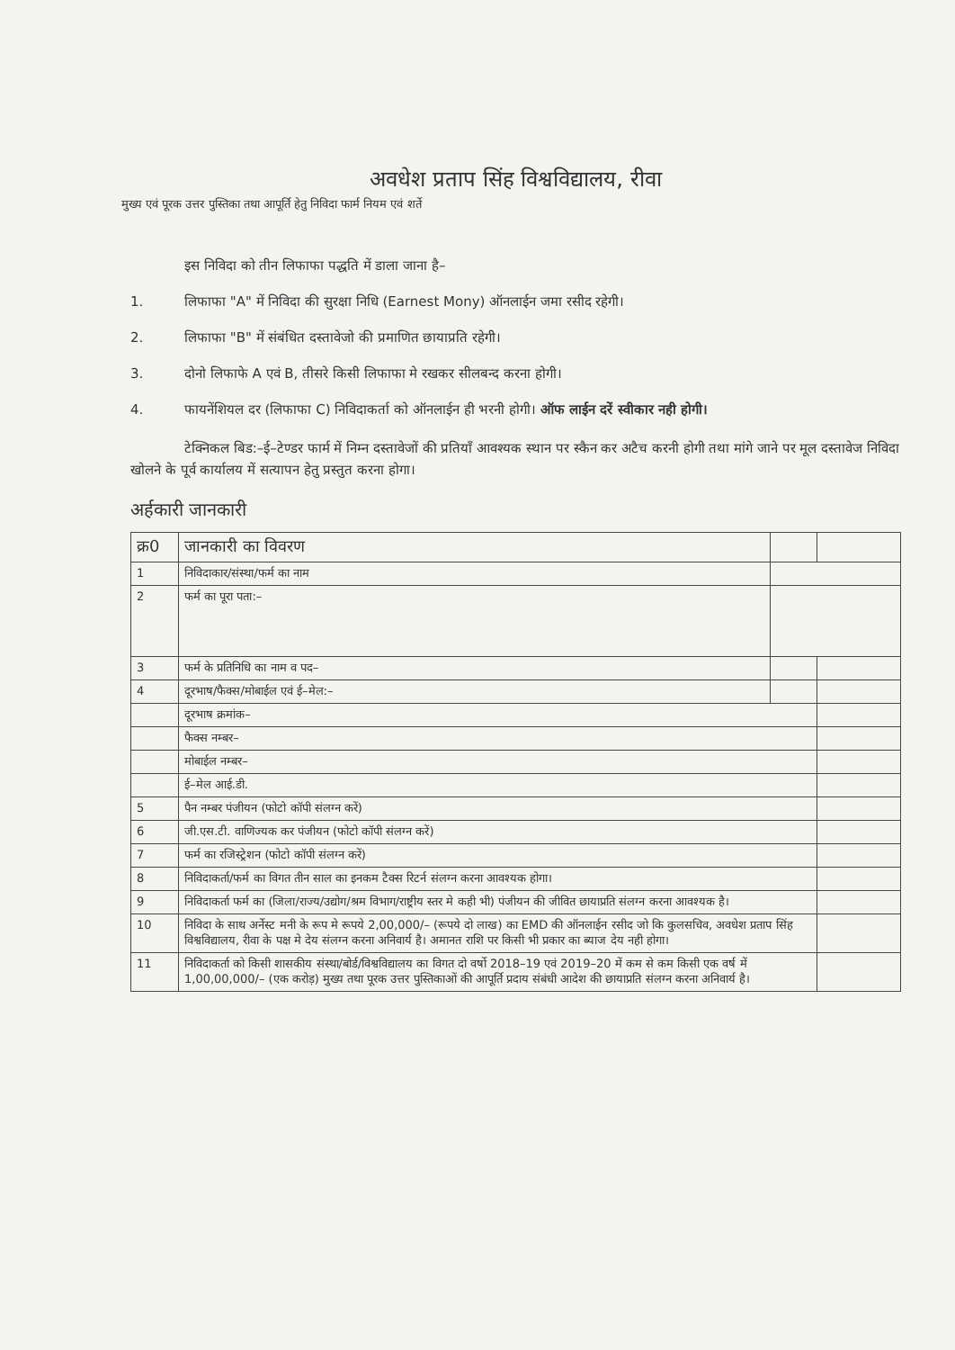अवधेश प्रताप सिंह विश्वविद्यालय, रीवा
मुख्य एवं पूरक उत्तर पुस्तिका तथा आपूर्ति हेतु निविदा फार्म नियम एवं शर्ते
इस निविदा को तीन लिफाफा पद्धति में डाला जाना है–
1. लिफाफा "A" में निविदा की सुरक्षा निधि (Earnest Mony) ऑनलाईन जमा रसीद रहेगी।
2. लिफाफा "B" में संबंधित दस्तावेजो की प्रमाणित छायाप्रति रहेगी।
3. दोनो लिफाफे A एवं B, तीसरे किसी लिफाफा मे रखकर सीलबन्द करना होगी।
4. फायनेंशियल दर (लिफाफा C) निविदाकर्ता को ऑनलाईन ही भरनी होगी। ऑफ लाईन दरें स्वीकार नही होगी।
टेक्निकल बिड:–ई–टेण्डर फार्म में निम्न दस्तावेजों की प्रतियाँ आवश्यक स्थान पर स्कैन कर अटैच करनी होगी तथा मांगे जाने पर मूल दस्तावेज निविदा खोलने के पूर्व कार्यालय में सत्यापन हेतु प्रस्तुत करना होगा।
अर्हकारी जानकारी
| क्र0 | जानकारी का विवरण | | |
| --- | --- | --- | --- |
| 1 | निविदाकार/संस्था/फर्म का नाम | | |
| 2 | फर्म का पूरा पता:– | | |
| 3 | फर्म के प्रतिनिधि का नाम व पद– | | |
| 4 | दूरभाष/फैक्स/मोबाईल एवं ई–मेल:– | | |
| | दूरभाष क्रमांक– | | |
| | फैक्स नम्बर– | | |
| | मोबाईल नम्बर– | | |
| | ई–मेल आई.डी. | | |
| 5 | पैन नम्बर पंजीयन (फोटो कॉपी संलग्न करें) | | |
| 6 | जी.एस.टी. वाणिज्यक कर पंजीयन (फोटो कॉपी संलग्न करें) | | |
| 7 | फर्म का रजिस्ट्रेशन (फोटो कॉपी संलग्न करें) | | |
| 8 | निविदाकर्ता/फर्म का विगत तीन साल का इनकम टैक्स रिटर्न संलग्न करना आवश्यक होगा। | | |
| 9 | निविदाकर्ता फर्म का (जिला/राज्य/उद्योग/श्रम विभाग/राष्ट्रीय स्तर मे कही भी) पंजीयन की जीवित छायाप्रति संलग्न करना आवश्यक है। | | |
| 10 | निविदा के साथ अर्नेस्ट मनी के रूप मे रूपये 2,00,000/– (रूपये दो लाख) का EMD की ऑनलाईन रसीद जो कि कुलसचिव, अवधेश प्रताप सिंह विश्वविद्यालय, रीवा के पक्ष मे देय संलग्न करना अनिवार्य है। अमानत राशि पर किसी भी प्रकार का ब्याज देय नही होगा। | | |
| 11 | निविदाकर्ता को किसी शासकीय संस्था/बोर्ड/विश्वविद्यालय का विगत दो वर्षो 2018–19 एवं 2019–20 में कम से कम किसी एक वर्ष में 1,00,00,000/– (एक करोड़) मुख्य तथा पूरक उत्तर पुस्तिकाओं की आपूर्ति प्रदाय संबंधी आदेश की छायाप्रति संलग्न करना अनिवार्य है। | | |